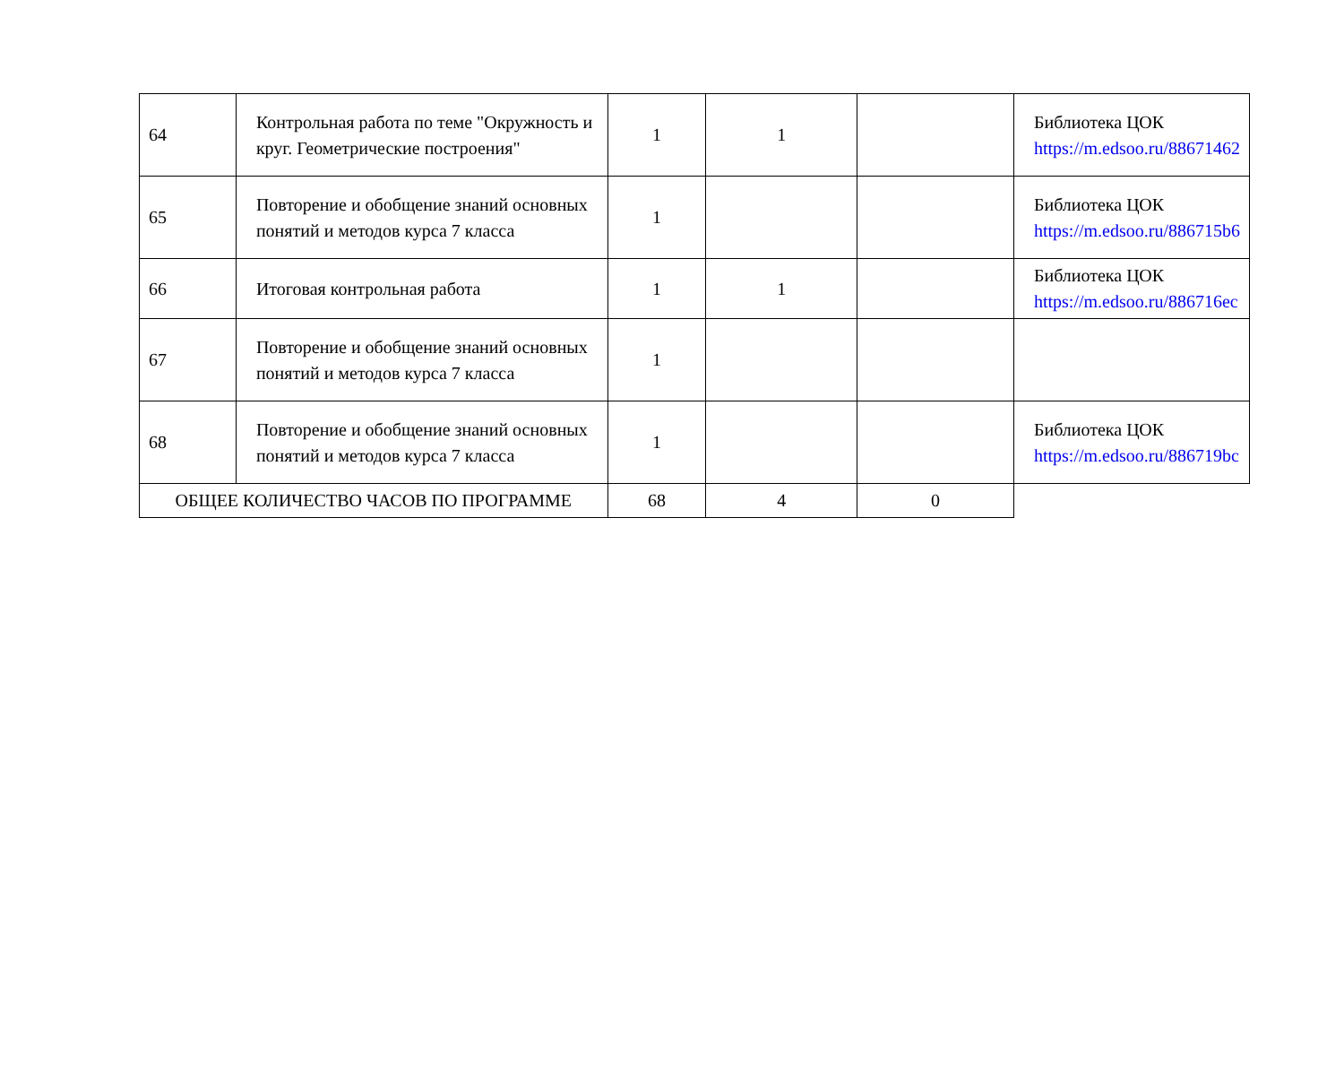| 64 | Контрольная работа по теме "Окружность и круг. Геометрические построения" | 1 | 1 | | Библиотека ЦОК https://m.edsoo.ru/88671462 |
| 65 | Повторение и обобщение знаний основных понятий и методов курса 7 класса | 1 | | | Библиотека ЦОК https://m.edsoo.ru/886715b6 |
| 66 | Итоговая контрольная работа | 1 | 1 | | Библиотека ЦОК https://m.edsoo.ru/886716ec |
| 67 | Повторение и обобщение знаний основных понятий и методов курса 7 класса | 1 | | | |
| 68 | Повторение и обобщение знаний основных понятий и методов курса 7 класса | 1 | | | Библиотека ЦОК https://m.edsoo.ru/886719bc |
| ОБЩЕЕ КОЛИЧЕСТВО ЧАСОВ ПО ПРОГРАММЕ | | 68 | 4 | 0 | |